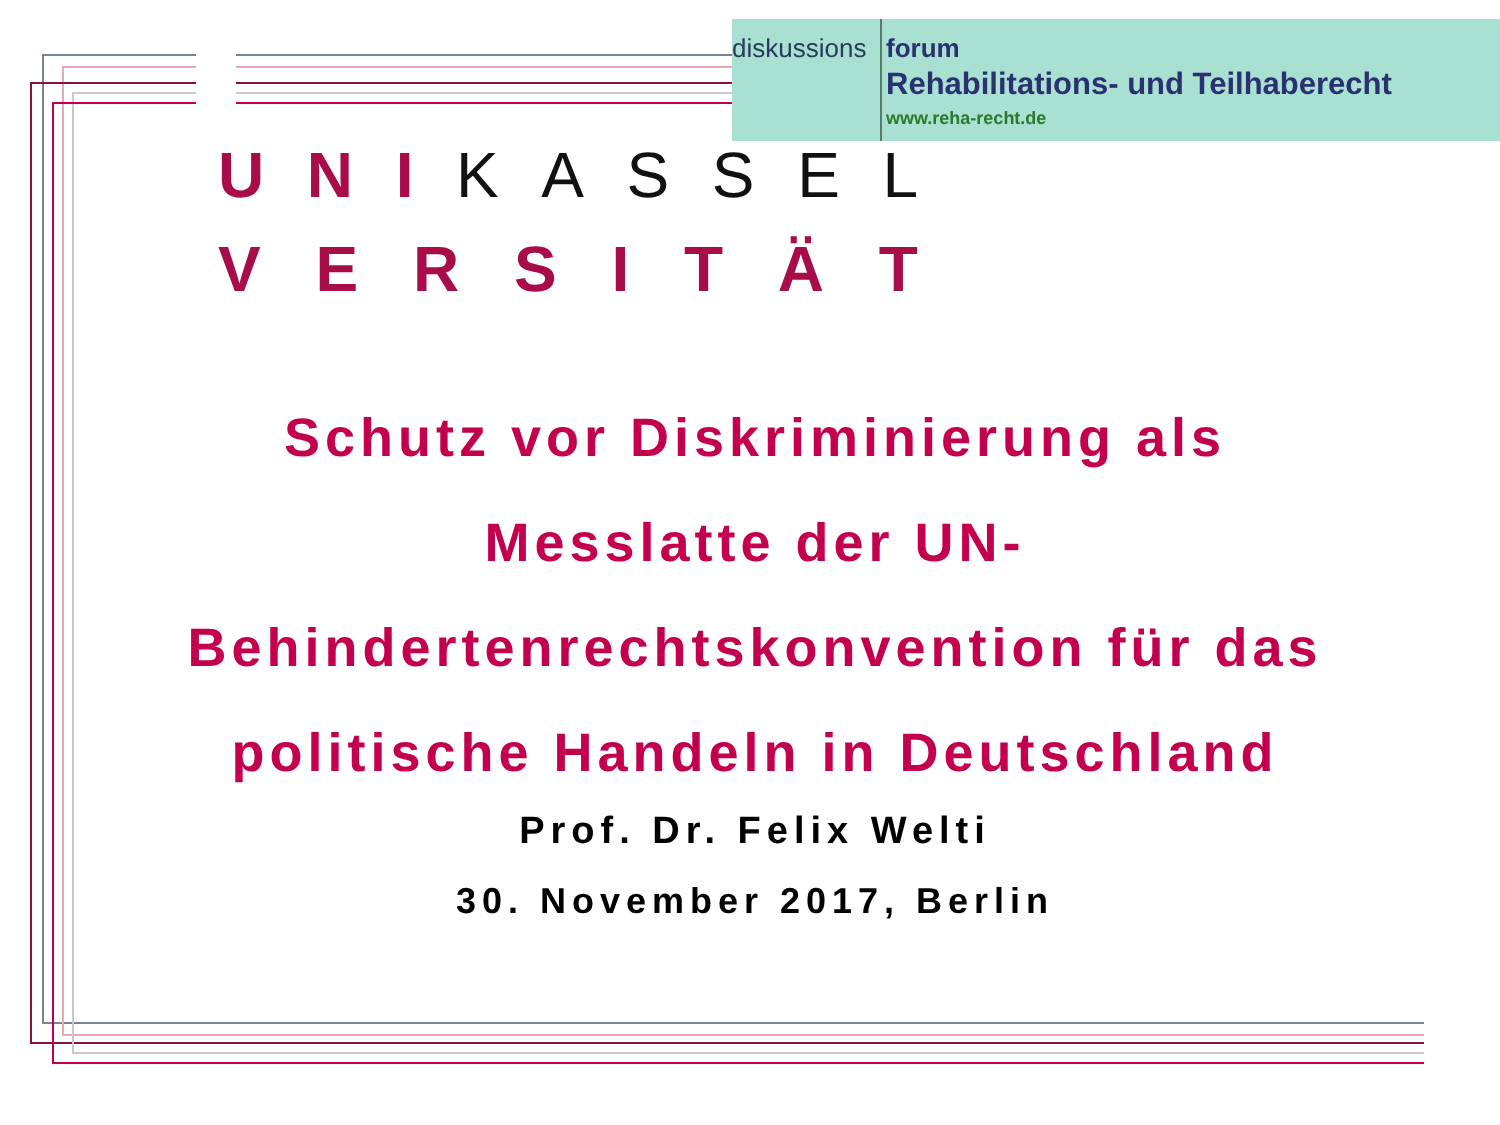diskussions
forum
Rehabilitations- und Teilhaberecht
www.reha-recht.de
U N I KASSEL
VERSITÄT
Schutz vor Diskriminierung als
Messlatte der UN-
Behindertenrechtskonvention für das
politische Handeln in Deutschland
Prof. Dr. Felix Welti
30. November 2017, Berlin